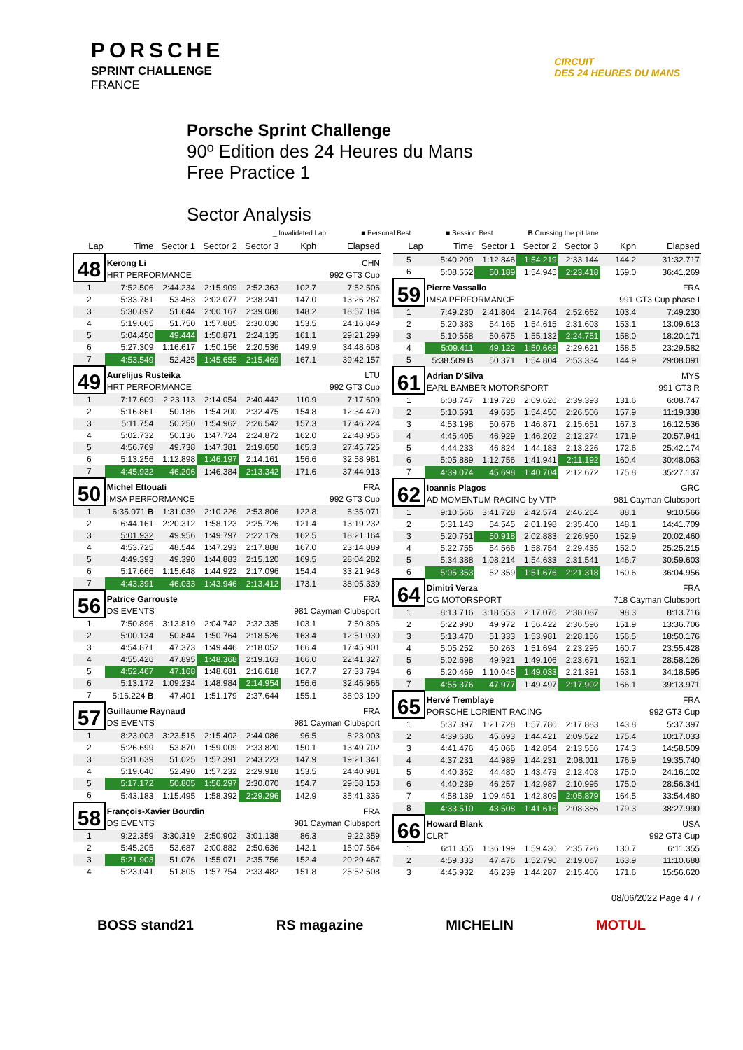PORSCHE
SPRINT CHALLENGE
FRANCE
CIRCUIT
DES 24 HEURES DU MANS
Porsche Sprint Challenge
90º Edition des 24 Heures du Mans
Free Practice 1
Sector Analysis
_ Invalidated Lap ■ Personal Best ■ Session Best B Crossing the pit lane
| Lap | Time | Sector 1 | Sector 2 | Sector 3 | Kph | Elapsed |
| --- | --- | --- | --- | --- | --- | --- |
| 48 | Kerong Li | | | | CHN | |
| | HRT PERFORMANCE | | | | 992 GT3 Cup | |
| 1 | 7:52.506 | 2:44.234 | 2:15.909 | 2:52.363 | 102.7 | 7:52.506 |
| 2 | 5:33.781 | 53.463 | 2:02.077 | 2:38.241 | 147.0 | 13:26.287 |
| 3 | 5:30.897 | 51.644 | 2:00.167 | 2:39.086 | 148.2 | 18:57.184 |
| 4 | 5:19.665 | 51.750 | 1:57.885 | 2:30.030 | 153.5 | 24:16.849 |
| 5 | 5:04.450 | 49.444 | 1:50.871 | 2:24.135 | 161.1 | 29:21.299 |
| 6 | 5:27.309 | 1:16.617 | 1:50.156 | 2:20.536 | 149.9 | 34:48.608 |
| 7 | 4:53.549 | 52.425 | 1:45.655 | 2:15.469 | 167.1 | 39:42.157 |
| 49 | Aurelijus Rusteika | | | | LTU | |
| | HRT PERFORMANCE | | | | 992 GT3 Cup | |
| 1 | 7:17.609 | 2:23.113 | 2:14.054 | 2:40.442 | 110.9 | 7:17.609 |
| 2 | 5:16.861 | 50.186 | 1:54.200 | 2:32.475 | 154.8 | 12:34.470 |
| 3 | 5:11.754 | 50.250 | 1:54.962 | 2:26.542 | 157.3 | 17:46.224 |
| 4 | 5:02.732 | 50.136 | 1:47.724 | 2:24.872 | 162.0 | 22:48.956 |
| 5 | 4:56.769 | 49.738 | 1:47.381 | 2:19.650 | 165.3 | 27:45.725 |
| 6 | 5:13.256 | 1:12.898 | 1:46.197 | 2:14.161 | 156.6 | 32:58.981 |
| 7 | 4:45.932 | 46.206 | 1:46.384 | 2:13.342 | 171.6 | 37:44.913 |
| 50 | Michel Ettouati | | | | FRA | |
| | IMSA PERFORMANCE | | | | 992 GT3 Cup | |
| 1 | 6:35.071 B | 1:31.039 | 2:10.226 | 2:53.806 | 122.8 | 6:35.071 |
| 2 | 6:44.161 | 2:20.312 | 1:58.123 | 2:25.726 | 121.4 | 13:19.232 |
| 3 | 5:01.932 | 49.956 | 1:49.797 | 2:22.179 | 162.5 | 18:21.164 |
| 4 | 4:53.725 | 48.544 | 1:47.293 | 2:17.888 | 167.0 | 23:14.889 |
| 5 | 4:49.393 | 49.390 | 1:44.883 | 2:15.120 | 169.5 | 28:04.282 |
| 6 | 5:17.666 | 1:15.648 | 1:44.922 | 2:17.096 | 154.4 | 33:21.948 |
| 7 | 4:43.391 | 46.033 | 1:43.946 | 2:13.412 | 173.1 | 38:05.339 |
| 56 | Patrice Garrouste | | | | FRA | |
| | DS EVENTS | | | | 981 Cayman Clubsport | |
| 1 | 7:50.896 | 3:13.819 | 2:04.742 | 2:32.335 | 103.1 | 7:50.896 |
| 2 | 5:00.134 | 50.844 | 1:50.764 | 2:18.526 | 163.4 | 12:51.030 |
| 3 | 4:54.871 | 47.373 | 1:49.446 | 2:18.052 | 166.4 | 17:45.901 |
| 4 | 4:55.426 | 47.895 | 1:48.368 | 2:19.163 | 166.0 | 22:41.327 |
| 5 | 4:52.467 | 47.168 | 1:48.681 | 2:16.618 | 167.7 | 27:33.794 |
| 6 | 5:13.172 | 1:09.234 | 1:48.984 | 2:14.954 | 156.6 | 32:46.966 |
| 7 | 5:16.224 B | 47.401 | 1:51.179 | 2:37.644 | 155.1 | 38:03.190 |
| 57 | Guillaume Raynaud | | | | FRA | |
| | DS EVENTS | | | | 981 Cayman Clubsport | |
| 1 | 8:23.003 | 3:23.515 | 2:15.402 | 2:44.086 | 96.5 | 8:23.003 |
| 2 | 5:26.699 | 53.870 | 1:59.009 | 2:33.820 | 150.1 | 13:49.702 |
| 3 | 5:31.639 | 51.025 | 1:57.391 | 2:43.223 | 147.9 | 19:21.341 |
| 4 | 5:19.640 | 52.490 | 1:57.232 | 2:29.918 | 153.5 | 24:40.981 |
| 5 | 5:17.172 | 50.805 | 1:56.297 | 2:30.070 | 154.7 | 29:58.153 |
| 6 | 5:43.183 | 1:15.495 | 1:58.392 | 2:29.296 | 142.9 | 35:41.336 |
| 58 | François-Xavier Bourdin | | | | FRA | |
| | DS EVENTS | | | | 981 Cayman Clubsport | |
| 1 | 9:22.359 | 3:30.319 | 2:50.902 | 3:01.138 | 86.3 | 9:22.359 |
| 2 | 5:45.205 | 53.687 | 2:00.882 | 2:50.636 | 142.1 | 15:07.564 |
| 3 | 5:21.903 | 51.076 | 1:55.071 | 2:35.756 | 152.4 | 20:29.467 |
| 4 | 5:23.041 | 51.805 | 1:57.754 | 2:33.482 | 151.8 | 25:52.508 |
| Lap | Time | Sector 1 | Sector 2 | Sector 3 | Kph | Elapsed |
| --- | --- | --- | --- | --- | --- | --- |
| 5 | 5:40.209 | 1:12.846 | 1:54.219 | 2:33.144 | 144.2 | 31:32.717 |
| 6 | 5:08.552 | 50.189 | 1:54.945 | 2:23.418 | 159.0 | 36:41.269 |
| 59 | Pierre Vassallo | | | | FRA | |
| | IMSA PERFORMANCE | | | | 991 GT3 Cup phase I | |
| 1 | 7:49.230 | 2:41.804 | 2:14.764 | 2:52.662 | 103.4 | 7:49.230 |
| 2 | 5:20.383 | 54.165 | 1:54.615 | 2:31.603 | 153.1 | 13:09.613 |
| 3 | 5:10.558 | 50.675 | 1:55.132 | 2:24.751 | 158.0 | 18:20.171 |
| 4 | 5:09.411 | 49.122 | 1:50.668 | 2:29.621 | 158.5 | 23:29.582 |
| 5 | 5:38.509 B | 50.371 | 1:54.804 | 2:53.334 | 144.9 | 29:08.091 |
| 61 | Adrian D'Silva | | | | MYS | |
| | EARL BAMBER MOTORSPORT | | | | 991 GT3 R | |
| 1 | 6:08.747 | 1:19.728 | 2:09.626 | 2:39.393 | 131.6 | 6:08.747 |
| 2 | 5:10.591 | 49.635 | 1:54.450 | 2:26.506 | 157.9 | 11:19.338 |
| 3 | 4:53.198 | 50.676 | 1:46.871 | 2:15.651 | 167.3 | 16:12.536 |
| 4 | 4:45.405 | 46.929 | 1:46.202 | 2:12.274 | 171.9 | 20:57.941 |
| 5 | 4:44.233 | 46.824 | 1:44.183 | 2:13.226 | 172.6 | 25:42.174 |
| 6 | 5:05.889 | 1:12.756 | 1:41.941 | 2:11.192 | 160.4 | 30:48.063 |
| 7 | 4:39.074 | 45.698 | 1:40.704 | 2:12.672 | 175.8 | 35:27.137 |
| 62 | Ioannis Plagos | | | | GRC | |
| | AD MOMENTUM RACING by VTP | | | | 981 Cayman Clubsport | |
| 1 | 9:10.566 | 3:41.728 | 2:42.574 | 2:46.264 | 88.1 | 9:10.566 |
| 2 | 5:31.143 | 54.545 | 2:01.198 | 2:35.400 | 148.1 | 14:41.709 |
| 3 | 5:20.751 | 50.918 | 2:02.883 | 2:26.950 | 152.9 | 20:02.460 |
| 4 | 5:22.755 | 54.566 | 1:58.754 | 2:29.435 | 152.0 | 25:25.215 |
| 5 | 5:34.388 | 1:08.214 | 1:54.633 | 2:31.541 | 146.7 | 30:59.603 |
| 6 | 5:05.353 | 52.359 | 1:51.676 | 2:21.318 | 160.6 | 36:04.956 |
| 64 | Dimitri Verza | | | | FRA | |
| | CG MOTORSPORT | | | | 718 Cayman Clubsport | |
| 1 | 8:13.716 | 3:18.553 | 2:17.076 | 2:38.087 | 98.3 | 8:13.716 |
| 2 | 5:22.990 | 49.972 | 1:56.422 | 2:36.596 | 151.9 | 13:36.706 |
| 3 | 5:13.470 | 51.333 | 1:53.981 | 2:28.156 | 156.5 | 18:50.176 |
| 4 | 5:05.252 | 50.263 | 1:51.694 | 2:23.295 | 160.7 | 23:55.428 |
| 5 | 5:02.698 | 49.921 | 1:49.106 | 2:23.671 | 162.1 | 28:58.126 |
| 6 | 5:20.469 | 1:10.045 | 1:49.033 | 2:21.391 | 153.1 | 34:18.595 |
| 7 | 4:55.376 | 47.977 | 1:49.497 | 2:17.902 | 166.1 | 39:13.971 |
| 65 | Hervé Tremblaye | | | | FRA | |
| | PORSCHE LORIENT RACING | | | | 992 GT3 Cup | |
| 1 | 5:37.397 | 1:21.728 | 1:57.786 | 2:17.883 | 143.8 | 5:37.397 |
| 2 | 4:39.636 | 45.693 | 1:44.421 | 2:09.522 | 175.4 | 10:17.033 |
| 3 | 4:41.476 | 45.066 | 1:42.854 | 2:13.556 | 174.3 | 14:58.509 |
| 4 | 4:37.231 | 44.989 | 1:44.231 | 2:08.011 | 176.9 | 19:35.740 |
| 5 | 4:40.362 | 44.480 | 1:43.479 | 2:12.403 | 175.0 | 24:16.102 |
| 6 | 4:40.239 | 46.257 | 1:42.987 | 2:10.995 | 175.0 | 28:56.341 |
| 7 | 4:58.139 | 1:09.451 | 1:42.809 | 2:05.879 | 164.5 | 33:54.480 |
| 8 | 4:33.510 | 43.508 | 1:41.616 | 2:08.386 | 179.3 | 38:27.990 |
| 66 | Howard Blank | | | | USA | |
| | CLRT | | | | 992 GT3 Cup | |
| 1 | 6:11.355 | 1:36.199 | 1:59.430 | 2:35.726 | 130.7 | 6:11.355 |
| 2 | 4:59.333 | 47.476 | 1:52.790 | 2:19.067 | 163.9 | 11:10.688 |
| 3 | 4:45.932 | 46.239 | 1:44.287 | 2:15.406 | 171.6 | 15:56.620 |
08/06/2022 Page 4 / 7
BOSS stand21 RS magazine MICHELIN MOTUL